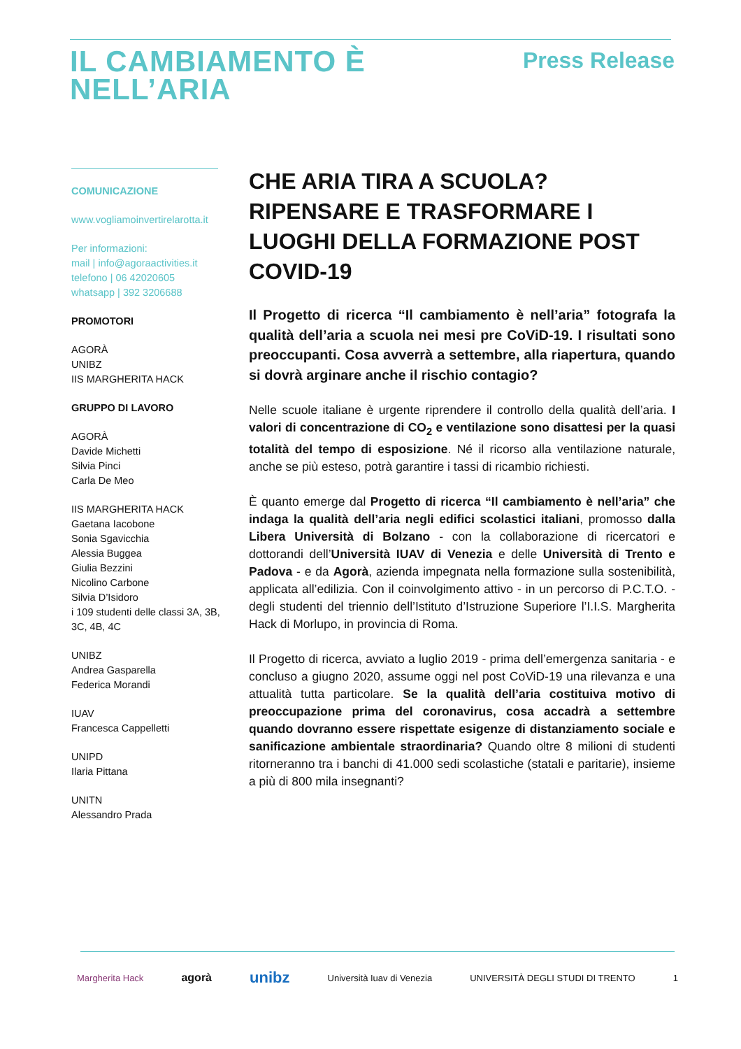IL CAMBIAMENTO È
NELL’ARIA
Press Release
COMUNICAZIONE
www.vogliamoinvertirelarotta.it
Per informazioni:
mail | info@agoraactivities.it
telefono | 06 42020605
whatsapp | 392 3206688
PROMOTORI
AGORÀ
UNIBZ
IIS MARGHERITA HACK
GRUPPO DI LAVORO
AGORÀ
Davide Michetti
Silvia Pinci
Carla De Meo
IIS MARGHERITA HACK
Gaetana Iacobone
Sonia Sgavicchia
Alessia Buggea
Giulia Bezzini
Nicolino Carbone
Silvia D’Isidoro
i 109 studenti delle classi 3A, 3B, 3C, 4B, 4C
UNIBZ
Andrea Gasparella
Federica Morandi
IUAV
Francesca Cappelletti
UNIPD
Ilaria Pittana
UNITN
Alessandro Prada
CHE ARIA TIRA A SCUOLA? RIPENSARE E TRASFORMARE I LUOGHI DELLA FORMAZIONE POST COVID-19
Il Progetto di ricerca “Il cambiamento è nell’aria” fotografa la qualità dell’aria a scuola nei mesi pre CoViD-19. I risultati sono preoccupanti. Cosa avverrà a settembre, alla riapertura, quando si dovrà arginare anche il rischio contagio?
Nelle scuole italiane è urgente riprendere il controllo della qualità dell’aria. I valori di concentrazione di CO<sub>2</sub> e ventilazione sono disattesi per la quasi totalità del tempo di esposizione. Né il ricorso alla ventilazione naturale, anche se più esteso, potrà garantire i tassi di ricambio richiesti.
È quanto emerge dal Progetto di ricerca “Il cambiamento è nell’aria” che indaga la qualità dell’aria negli edifici scolastici italiani, promosso dalla Libera Università di Bolzano - con la collaborazione di ricercatori e dottorandi dell’Università IUAV di Venezia e delle Università di Trento e Padova - e da Agorà, azienda impegnata nella formazione sulla sostenibilità, applicata all’edilizia. Con il coinvolgimento attivo - in un percorso di P.C.T.O. - degli studenti del triennio dell’Istituto d’Istruzione Superiore l’I.I.S. Margherita Hack di Morlupo, in provincia di Roma.
Il Progetto di ricerca, avviato a luglio 2019 - prima dell’emergenza sanitaria - e concluso a giugno 2020, assume oggi nel post CoViD-19 una rilevanza e una attualità tutta particolare. Se la qualità dell’aria costituiva motivo di preoccupazione prima del coronavirus, cosa accadrà a settembre quando dovranno essere rispettate esigenze di distanziamento sociale e sanificazione ambientale straordinaria? Quando oltre 8 milioni di studenti ritorneranno tra i banchi di 41.000 sedi scolastiche (statali e paritarie), insieme a più di 800 mila insegnanti?
Margherita Hack agorà unibz Università Iuav di Venezia UNIVERSITÀ DEGLI STUDI DI TRENTO 1